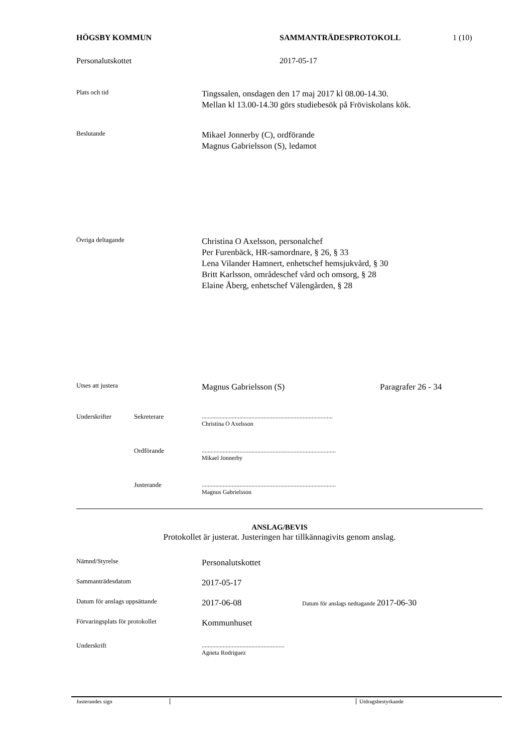HÖGSBY KOMMUN SAMMANTRÄDESPROTOKOLL 1 (10)
Personalutskottet 2017-05-17
Plats och tid Tingssalen, onsdagen den 17 maj 2017 kl 08.00-14.30.
Mellan kl 13.00-14.30 görs studiebesök på Fröviskolans kök.
Beslutande Mikael Jonnerby (C), ordförande
Magnus Gabrielsson (S), ledamot
Övriga deltagande Christina O Axelsson, personalchef
Per Furenbäck, HR-samordnare, § 26, § 33
Lena Vilander Hamnert, enhetschef hemsjukvård, § 30
Britt Karlsson, områdeschef vård och omsorg, § 28
Elaine Åberg, enhetschef Välengården, § 28
Utses att justera Magnus Gabrielsson (S) Paragrafer 26 - 34
Underskrifter Sekreterare.......................................................................................
Christina O Axelsson
Ordförande.........................................................................................
Mikael Jonnerby
Justerande.........................................................................................
Magnus Gabrielsson
ANSLAG/BEVIS
Protokollet är justerat. Justeringen har tillkännagivits genom anslag.
Nämnd/Styrelse Personalutskottet
Sammanträdesdatum 2017-05-17
Datum för anslags uppsättande 2017-06-08 Datum för anslags nedtagande 2017-06-30
Förvaringsplats för protokollet Kommunhuset
Underskrift.......................................................
Agneta Rodriguez
Justerandes sign Utdragsbestyrkande